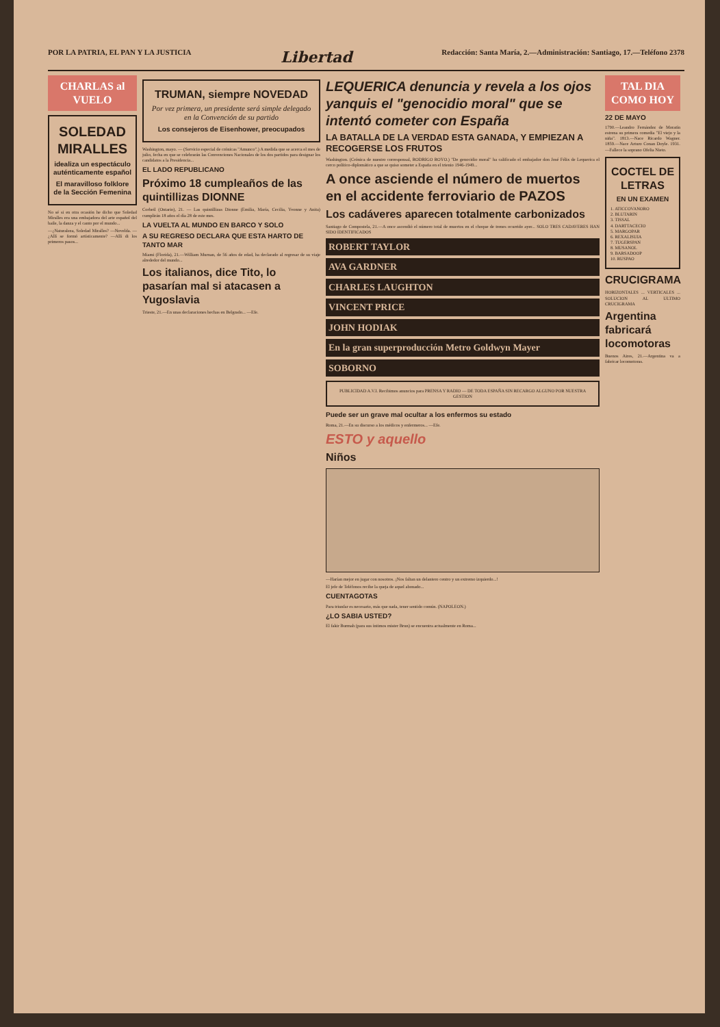POR LA PATRIA, EL PAN Y LA JUSTICIA Libertad Redacción: Santa María, 2.—Administración: Santiago, 17.—Teléfono 2378
CHARLAS al VUELO
SOLEDAD MIRALLES
idealiza un espectáculo auténticamente español
El maravilloso folklore de la Sección Femenina
No sé si en otra ocasión he dicho que Soledad Miralles era una embajadora del arte español del baile, la danza y el canto por el mundo...
—¿Naturaleza, Soledad Miralles? —Novelda. —¿Allí se formó artísticamente? —Allí di los primeros pasos...
TRUMAN, siempre NOVEDAD
Por vez primera, un presidente será simple delegado en la Convención de su partido
Los consejeros de Eisenhower, preocupados
Washington, mayo. — (Servicio especial de crónicas "Amunco".) A medida que se acerca el mes de julio, fecha en que se celebrarán las Convenciones Nacionales de los dos partidos para designar los candidatos a la Presidencia...
EL LADO REPUBLICANO
Próximo 18 cumpleaños de las quintillizas DIONNE
Corbeil (Ontario), 21. — Las quintillizas Dionne (Emilia, María, Cecilia, Yvonne y Anita) cumplirán 18 años el día 28 de este mes.
LA VUELTA AL MUNDO EN BARCO Y SOLO
A SU REGRESO DECLARA QUE ESTA HARTO DE TANTO MAR
Miami (Florida), 21.—William Murnan, de 56 años de edad, ha declarado al regresar de su viaje alrededor del mundo...
Los italianos, dice Tito, lo pasarían mal si atacasen a Yugoslavia
Trieste, 21.—En unas declaraciones hechas en Belgrado... —Efe.
LEQUERICA denuncia y revela a los ojos yanquis el "genocidio moral" que se intentó cometer con España
LA BATALLA DE LA VERDAD ESTA GANADA, Y EMPIEZAN A RECOGERSE LOS FRUTOS
Washington. (Crónica de nuestro corresponsal, RODRIGO ROYO.) "De genocidio moral" ha calificado el embajador don José Félix de Lequerica el cerco político-diplomático a que se quiso someter a España en el trienio 1946-1949...
A once asciende el número de muertos en el accidente ferroviario de PAZOS
Los cadáveres aparecen totalmente carbonizados
Santiago de Compostela, 21.—A once ascendió el número total de muertos en el choque de trenes ocurrido ayer... SOLO TRES CADAVERES HAN SIDO IDENTIFICADOS
ROBERT TAYLOR
AVA GARDNER
CHARLES LAUGHTON
VINCENT PRICE
JOHN HODIAK
En la gran superproducción Metro Goldwyn Mayer
SOBORNO
PUBLICIDAD A.V.I. Recibimos anuncios para PRENSA Y RADIO — DE TODA ESPAÑA SIN RECARGO ALGUNO POR NUESTRA GESTION
Puede ser un grave mal ocultar a los enfermos su estado
Roma, 21.—En su discurso a los médicos y enfermeros... —Efe.
ESTO y aquello
Niños
—Harían mejor en jugar con nosotros. ¡Nos faltan un delantero centro y un extremo izquierdo...!
El jefe de Teléfonos recibe la queja de aquel abonado...
CUENTAGOTAS
Para triunfar es necesario, más que nada, tener sentido común. (NAPOLEON.)
¿LO SABIA USTED?
El fakir Burmah (para sus íntimos mister Brun) se encuentra actualmente en Roma...
TAL DIA COMO HOY
22 DE MAYO
1790.—Leandro Fernández de Moratín estrena su primera comedia "El viejo y la niña". 1813.—Nace Ricardo Wagner. 1859.—Nace Arturo Conan Doyle. 1931.—Fallece la soprano Ofelia Nieto.
COCTEL DE LETRAS
EN UN EXAMEN
1. ATICCOVANORO
2. BLUTARIN
3. TISSAL
4. DARTTACECIO
5. MARGOPAR
6. REXALISUIA
7. TUGERSPAN
8. MUSANOL
9. BARSADOOP
10. RUSPAO
CRUCIGRAMA
HORIZONTALES ... VERTICALES ... SOLUCION AL ULTIMO CRUCIGRAMA
Argentina fabricará locomotoras
Buenos Aires, 21.—Argentina va a fabricar locomotoras.